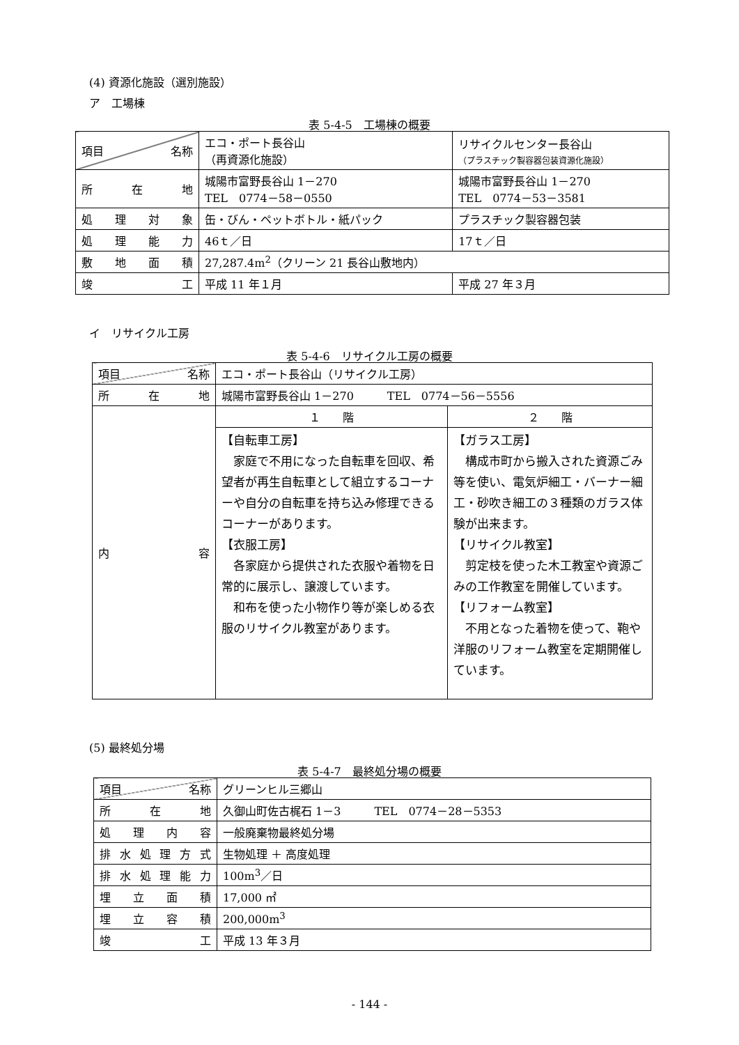(4) 資源化施設（選別施設）
ア　工場棟
表 5-4-5　工場棟の概要
| 項目 名称 | エコ・ポート長谷山 （再資源化施設） | リサイクルセンター長谷山 （プラスチック製容器包装資源化施設） |
| 所 在 地 | 城陽市富野長谷山 1－270 TEL 0774－58－0550 | 城陽市富野長谷山 1－270 TEL 0774－53－3581 |
| 処 理 対 象 | 缶・びん・ペットボトル・紙パック | プラスチック製容器包装 |
| 処 理 能 力 | 46ｔ／日 | 17ｔ／日 |
| 敷 地 面 積 | 27,287.4m<sup>2</sup>（クリーン 21 長谷山敷地内） | |
| 竣 工 | 平成 11 年１月 | 平成 27 年３月 |
イ　リサイクル工房
表 5-4-6　リサイクル工房の概要
| 項目 名称 | エコ・ポート長谷山（リサイクル工房） | |
| 所 在 地 | 城陽市富野長谷山 1－270 TEL 0774－56－5556 | |
| 内 容 | １ 階 | ２ 階 |
| | 【自転車工房】 家庭で不用になった自転車を回収、希望者が再生自転車として組立するコーナーや自分の自転車を持ち込み修理できるコーナーがあります。 【衣服工房】 各家庭から提供された衣服や着物を日常的に展示し、譲渡しています。 和布を使った小物作り等が楽しめる衣服のリサイクル教室があります。 | 【ガラス工房】 構成市町から搬入された資源ごみ等を使い、電気炉細工・バーナー細工・砂吹き細工の３種類のガラス体験が出来ます。 【リサイクル教室】 剪定枝を使った木工教室や資源ごみの工作教室を開催しています。 【リフォーム教室】 不用となった着物を使って、鞄や洋服のリフォーム教室を定期開催しています。 |
(5) 最終処分場
表 5-4-7　最終処分場の概要
| 項目 名称 | グリーンヒル三郷山 |
| 所 在 地 | 久御山町佐古梶石 1－3 TEL 0774－28－5353 |
| 処 理 内 容 | 一般廃棄物最終処分場 |
| 排水処理方式 | 生物処理 ＋ 高度処理 |
| 排水処理能力 | 100m<sup>3</sup>／日 |
| 埋 立 面 積 | 17,000 ㎡ |
| 埋 立 容 積 | 200,000m<sup>3</sup> |
| 竣 工 | 平成 13 年３月 |
- 144 -